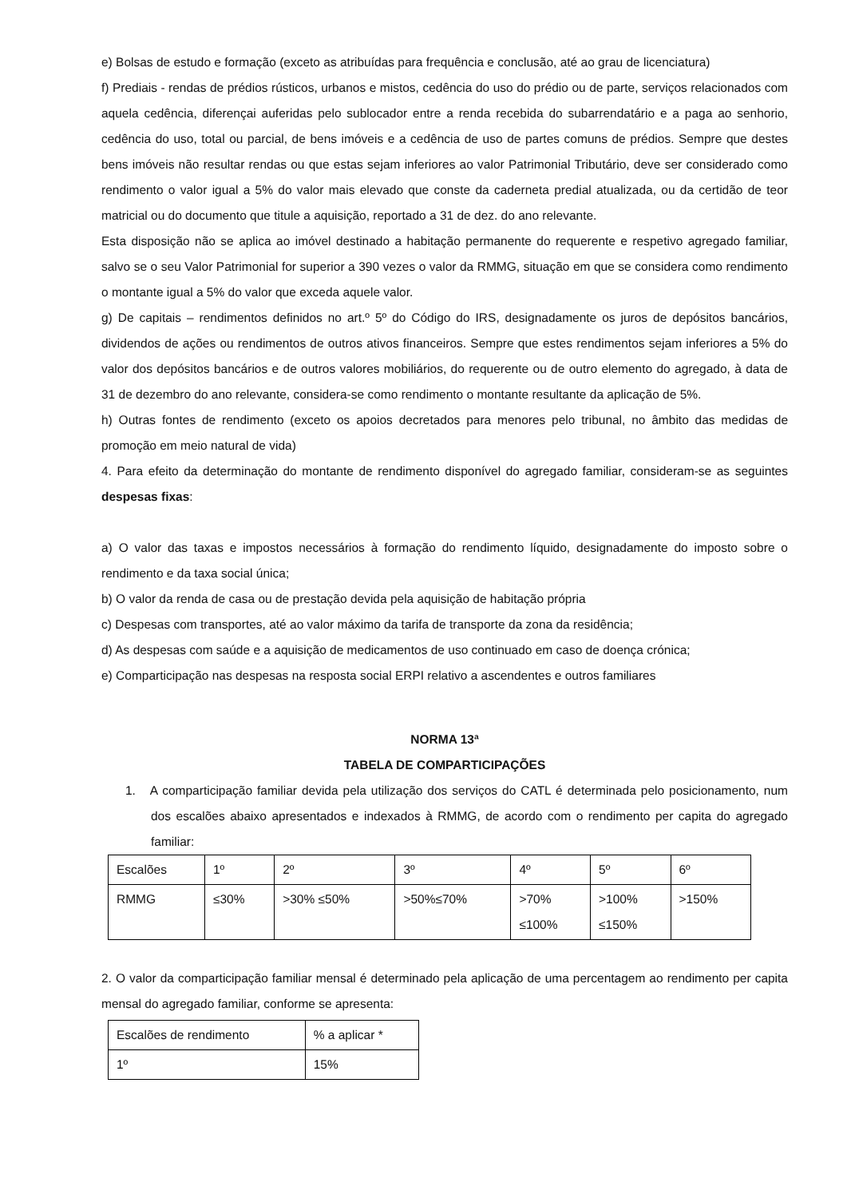e) Bolsas de estudo e formação (exceto as atribuídas para frequência e conclusão, até ao grau de licenciatura)
f) Prediais - rendas de prédios rústicos, urbanos e mistos, cedência do uso do prédio ou de parte, serviços relacionados com aquela cedência, diferençai auferidas pelo sublocador entre a renda recebida do subarrendatário e a paga ao senhorio, cedência do uso, total ou parcial, de bens imóveis e a cedência de uso de partes comuns de prédios. Sempre que destes bens imóveis não resultar rendas ou que estas sejam inferiores ao valor Patrimonial Tributário, deve ser considerado como rendimento o valor igual a 5% do valor mais elevado que conste da caderneta predial atualizada, ou da certidão de teor matricial ou do documento que titule a aquisição, reportado a 31 de dez. do ano relevante.
Esta disposição não se aplica ao imóvel destinado a habitação permanente do requerente e respetivo agregado familiar, salvo se o seu Valor Patrimonial for superior a 390 vezes o valor da RMMG, situação em que se considera como rendimento o montante igual a 5% do valor que exceda aquele valor.
g) De capitais – rendimentos definidos no art.º 5º do Código do IRS, designadamente os juros de depósitos bancários, dividendos de ações ou rendimentos de outros ativos financeiros. Sempre que estes rendimentos sejam inferiores a 5% do valor dos depósitos bancários e de outros valores mobiliários, do requerente ou de outro elemento do agregado, à data de 31 de dezembro do ano relevante, considera-se como rendimento o montante resultante da aplicação de 5%.
h) Outras fontes de rendimento (exceto os apoios decretados para menores pelo tribunal, no âmbito das medidas de promoção em meio natural de vida)
4. Para efeito da determinação do montante de rendimento disponível do agregado familiar, consideram-se as seguintes despesas fixas:
a) O valor das taxas e impostos necessários à formação do rendimento líquido, designadamente do imposto sobre o rendimento e da taxa social única;
b) O valor da renda de casa ou de prestação devida pela aquisição de habitação própria
c) Despesas com transportes, até ao valor máximo da tarifa de transporte da zona da residência;
d) As despesas com saúde e a aquisição de medicamentos de uso continuado em caso de doença crónica;
e) Comparticipação nas despesas na resposta social ERPI relativo a ascendentes e outros familiares
NORMA 13ª
TABELA DE COMPARTICIPAÇÕES
1. A comparticipação familiar devida pela utilização dos serviços do CATL é determinada pelo posicionamento, num dos escalões abaixo apresentados e indexados à RMMG, de acordo com o rendimento per capita do agregado familiar:
| Escalões | 1º | 2º | 3º | 4º | 5º | 6º |
| RMMG | ≤30% | >30% ≤50% | >50%≤70% | >70% ≤100% | >100% ≤150% | >150% |
2. O valor da comparticipação familiar mensal é determinado pela aplicação de uma percentagem ao rendimento per capita mensal do agregado familiar, conforme se apresenta:
| Escalões de rendimento | % a aplicar * |
| 1º | 15% |